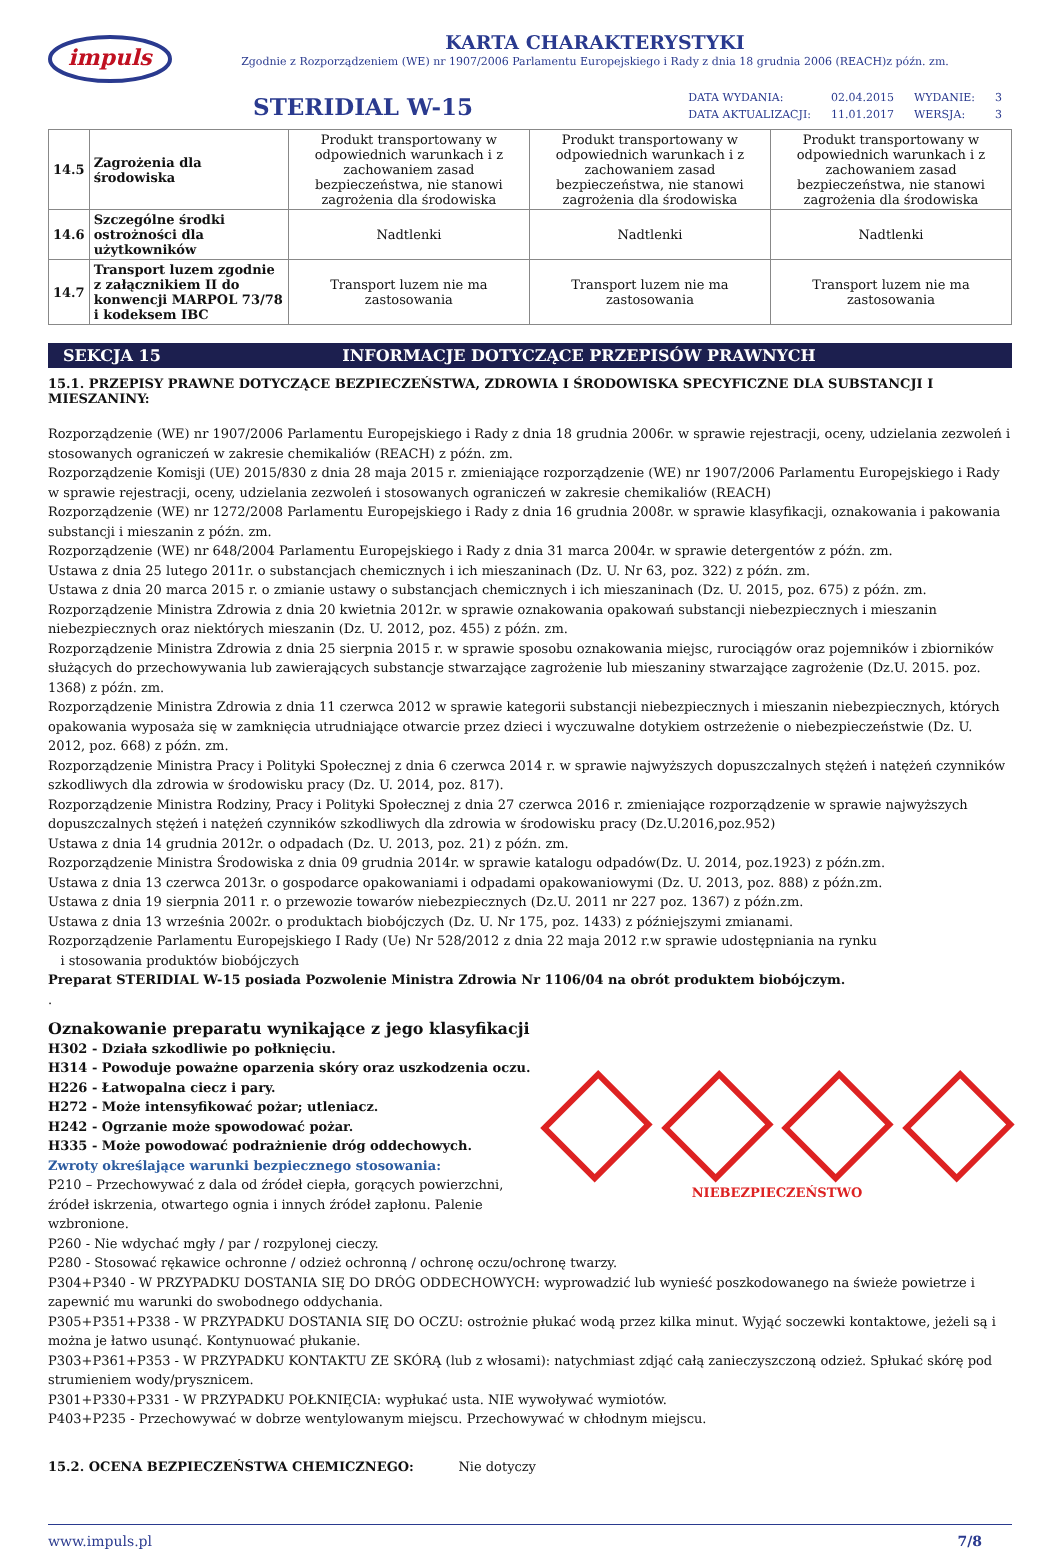impuls
KARTA CHARAKTERYSTYKI
Zgodnie z Rozporządzeniem (WE) nr 1907/2006 Parlamentu Europejskiego i Rady z dnia 18 grudnia 2006 (REACH)z późn. zm.
STERIDIAL W-15
| DATA WYDANIA: | 02.04.2015 | WYDANIE: | 3 |
| DATA AKTUALIZACJI: | 11.01.2017 | WERSJA: | 3 |
| 14.5 | Zagrożenia dla środowiska | Produkt transportowany w odpowiednich warunkach i z zachowaniem zasad bezpieczeństwa, nie stanowi zagrożenia dla środowiska | Produkt transportowany w odpowiednich warunkach i z zachowaniem zasad bezpieczeństwa, nie stanowi zagrożenia dla środowiska | Produkt transportowany w odpowiednich warunkach i z zachowaniem zasad bezpieczeństwa, nie stanowi zagrożenia dla środowiska |
| 14.6 | Szczególne środki ostrożności dla użytkowników | Nadtlenki | Nadtlenki | Nadtlenki |
| 14.7 | Transport luzem zgodnie z załącznikiem II do konwencji MARPOL 73/78 i kodeksem IBC | Transport luzem nie ma zastosowania | Transport luzem nie ma zastosowania | Transport luzem nie ma zastosowania |
SEKCJA 15 INFORMACJE DOTYCZĄCE PRZEPISÓW PRAWNYCH
15.1. PRZEPISY PRAWNE DOTYCZĄCE BEZPIECZEŃSTWA, ZDROWIA I ŚRODOWISKA SPECYFICZNE DLA SUBSTANCJI I MIESZANINY:
Rozporządzenie (WE) nr 1907/2006 Parlamentu Europejskiego i Rady z dnia 18 grudnia 2006r. w sprawie rejestracji, oceny, udzielania zezwoleń i stosowanych ograniczeń w zakresie chemikaliów (REACH) z późn. zm.
Rozporządzenie Komisji (UE) 2015/830 z dnia 28 maja 2015 r. zmieniające rozporządzenie (WE) nr 1907/2006 Parlamentu Europejskiego i Rady w sprawie rejestracji, oceny, udzielania zezwoleń i stosowanych ograniczeń w zakresie chemikaliów (REACH)
Rozporządzenie (WE) nr 1272/2008 Parlamentu Europejskiego i Rady z dnia 16 grudnia 2008r. w sprawie klasyfikacji, oznakowania i pakowania substancji i mieszanin z późn. zm.
Rozporządzenie (WE) nr 648/2004 Parlamentu Europejskiego i Rady z dnia 31 marca 2004r. w sprawie detergentów z późn. zm.
Ustawa z dnia 25 lutego 2011r. o substancjach chemicznych i ich mieszaninach (Dz. U. Nr 63, poz. 322) z późn. zm.
Ustawa z dnia 20 marca 2015 r. o zmianie ustawy o substancjach chemicznych i ich mieszaninach (Dz. U. 2015, poz. 675) z późn. zm.
Rozporządzenie Ministra Zdrowia z dnia 20 kwietnia 2012r. w sprawie oznakowania opakowań substancji niebezpiecznych i mieszanin niebezpiecznych oraz niektórych mieszanin (Dz. U. 2012, poz. 455) z późn. zm.
Rozporządzenie Ministra Zdrowia z dnia 25 sierpnia 2015 r. w sprawie sposobu oznakowania miejsc, rurociągów oraz pojemników i zbiorników służących do przechowywania lub zawierających substancje stwarzające zagrożenie lub mieszaniny stwarzające zagrożenie (Dz.U. 2015. poz. 1368) z późn. zm.
Rozporządzenie Ministra Zdrowia z dnia 11 czerwca 2012 w sprawie kategorii substancji niebezpiecznych i mieszanin niebezpiecznych, których opakowania wyposaża się w zamknięcia utrudniające otwarcie przez dzieci i wyczuwalne dotykiem ostrzeżenie o niebezpieczeństwie (Dz. U. 2012, poz. 668) z późn. zm.
Rozporządzenie Ministra Pracy i Polityki Społecznej z dnia 6 czerwca 2014 r. w sprawie najwyższych dopuszczalnych stężeń i natężeń czynników szkodliwych dla zdrowia w środowisku pracy (Dz. U. 2014, poz. 817).
Rozporządzenie Ministra Rodziny, Pracy i Polityki Społecznej z dnia 27 czerwca 2016 r. zmieniające rozporządzenie w sprawie najwyższych dopuszczalnych stężeń i natężeń czynników szkodliwych dla zdrowia w środowisku pracy (Dz.U.2016,poz.952)
Ustawa z dnia 14 grudnia 2012r. o odpadach (Dz. U. 2013, poz. 21) z późn. zm.
Rozporządzenie Ministra Środowiska z dnia 09 grudnia 2014r. w sprawie katalogu odpadów(Dz. U. 2014, poz.1923) z późn.zm.
Ustawa z dnia 13 czerwca 2013r. o gospodarce opakowaniami i odpadami opakowaniowymi (Dz. U. 2013, poz. 888) z późn.zm.
Ustawa z dnia 19 sierpnia 2011 r. o przewozie towarów niebezpiecznych (Dz.U. 2011 nr 227 poz. 1367) z późn.zm.
Ustawa z dnia 13 września 2002r. o produktach biobójczych (Dz. U. Nr 175, poz. 1433) z późniejszymi zmianami.
Rozporządzenie Parlamentu Europejskiego I Rady (Ue) Nr 528/2012 z dnia 22 maja 2012 r.w sprawie udostępniania na rynku
i stosowania produktów biobójczych
Preparat STERIDIAL W-15 posiada Pozwolenie Ministra Zdrowia Nr 1106/04 na obrót produktem biobójczym.
.
Oznakowanie preparatu wynikające z jego klasyfikacji
H302 - Działa szkodliwie po połknięciu.
H314 - Powoduje poważne oparzenia skóry oraz uszkodzenia oczu.
H226 - Łatwopalna ciecz i pary.
H272 - Może intensyfikować pożar; utleniacz.
H242 - Ogrzanie może spowodować pożar.
H335 - Może powodować podrażnienie dróg oddechowych.
Zwroty określające warunki bezpiecznego stosowania:
P210 – Przechowywać z dala od źródeł ciepła, gorących powierzchni, źródeł iskrzenia, otwartego ognia i innych źródeł zapłonu. Palenie wzbronione.
NIEBEZPIECZEŃSTWO
P260 - Nie wdychać mgły / par / rozpylonej cieczy.
P280 - Stosować rękawice ochronne / odzież ochronną / ochronę oczu/ochronę twarzy.
P304+P340 - W PRZYPADKU DOSTANIA SIĘ DO DRÓG ODDECHOWYCH: wyprowadzić lub wynieść poszkodowanego na świeże powietrze i zapewnić mu warunki do swobodnego oddychania.
P305+P351+P338 - W PRZYPADKU DOSTANIA SIĘ DO OCZU: ostrożnie płukać wodą przez kilka minut. Wyjąć soczewki kontaktowe, jeżeli są i można je łatwo usunąć. Kontynuować płukanie.
P303+P361+P353 - W PRZYPADKU KONTAKTU ZE SKÓRĄ (lub z włosami): natychmiast zdjąć całą zanieczyszczoną odzież. Spłukać skórę pod strumieniem wody/prysznicem.
P301+P330+P331 - W PRZYPADKU POŁKNIĘCIA: wypłukać usta. NIE wywoływać wymiotów.
P403+P235 - Przechowywać w dobrze wentylowanym miejscu. Przechowywać w chłodnym miejscu.
15.2. OCENA BEZPIECZEŃSTWA CHEMICZNEGO: Nie dotyczy
www.impuls.pl 7/8